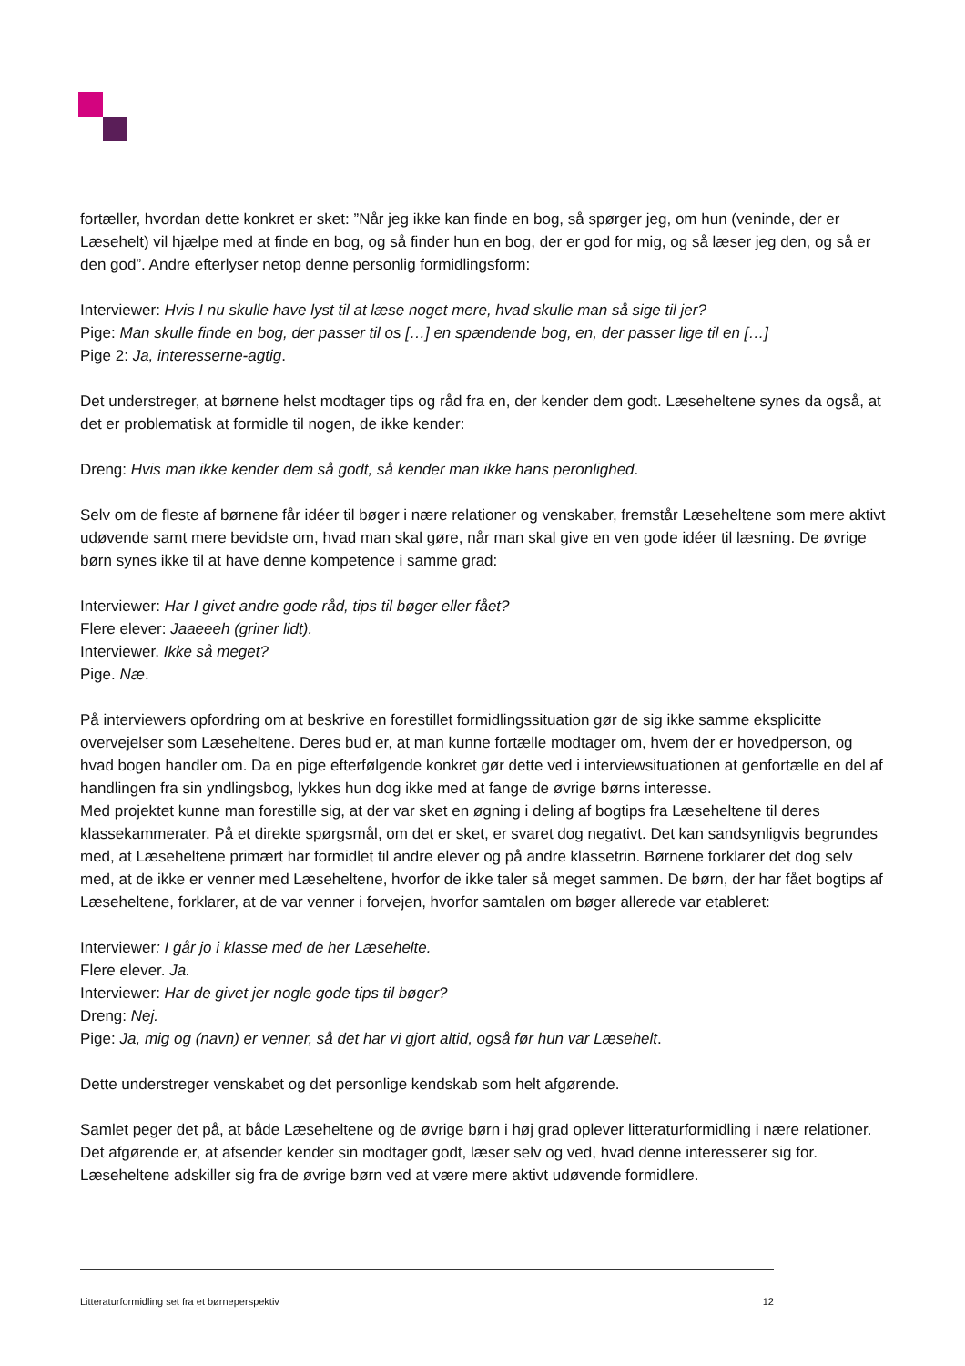fortæller, hvordan dette konkret er sket: ”Når jeg ikke kan finde en bog, så spørger jeg, om hun (veninde, der er Læsehelt) vil hjælpe med at finde en bog, og så finder hun en bog, der er god for mig, og så læser jeg den, og så er den god”. Andre efterlyser netop denne personlig formidlingsform:
Interviewer: Hvis I nu skulle have lyst til at læse noget mere, hvad skulle man så sige til jer?
Pige: Man skulle finde en bog, der passer til os […] en spændende bog, en, der passer lige til en […]
Pige 2: Ja, interesserne-agtig.
Det understreger, at børnene helst modtager tips og råd fra en, der kender dem godt. Læseheltene synes da også, at det er problematisk at formidle til nogen, de ikke kender:
Dreng: Hvis man ikke kender dem så godt, så kender man ikke hans peronlighed.
Selv om de fleste af børnene får idéer til bøger i nære relationer og venskaber, fremstår Læseheltene som mere aktivt udøvende samt mere bevidste om, hvad man skal gøre, når man skal give en ven gode idéer til læsning. De øvrige børn synes ikke til at have denne kompetence i samme grad:
Interviewer: Har I givet andre gode råd, tips til bøger eller fået?
Flere elever: Jaaeeeh (griner lidt).
Interviewer. Ikke så meget?
Pige. Næ.
På interviewers opfordring om at beskrive en forestillet formidlingssituation gør de sig ikke samme eksplicitte overvejelser som Læseheltene. Deres bud er, at man kunne fortælle modtager om, hvem der er hovedperson, og hvad bogen handler om. Da en pige efterfølgende konkret gør dette ved i interviewsituationen at genfortælle en del af handlingen fra sin yndlingsbog, lykkes hun dog ikke med at fange de øvrige børns interesse.
Med projektet kunne man forestille sig, at der var sket en øgning i deling af bogtips fra Læseheltene til deres klassekammerater. På et direkte spørgsmål, om det er sket, er svaret dog negativt. Det kan sandsynligvis begrundes med, at Læseheltene primært har formidlet til andre elever og på andre klassetrin. Børnene forklarer det dog selv med, at de ikke er venner med Læseheltene, hvorfor de ikke taler så meget sammen. De børn, der har fået bogtips af Læseheltene, forklarer, at de var venner i forvejen, hvorfor samtalen om bøger allerede var etableret:
Interviewer: I går jo i klasse med de her Læsehelte.
Flere elever. Ja.
Interviewer: Har de givet jer nogle gode tips til bøger?
Dreng: Nej.
Pige: Ja, mig og (navn) er venner, så det har vi gjort altid, også før hun var Læsehelt.
Dette understreger venskabet og det personlige kendskab som helt afgørende.
Samlet peger det på, at både Læseheltene og de øvrige børn i høj grad oplever litteraturformidling i nære relationer. Det afgørende er, at afsender kender sin modtager godt, læser selv og ved, hvad denne interesserer sig for. Læseheltene adskiller sig fra de øvrige børn ved at være mere aktivt udøvende formidlere.
Litteraturformidling set fra et børneperspektiv 12